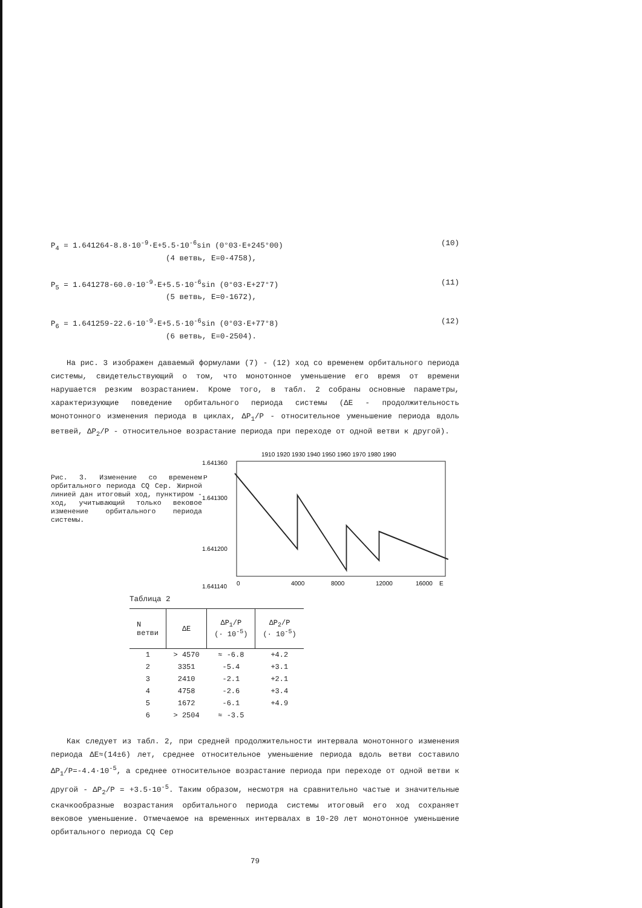P<sub>4</sub> = 1.641264-8.8·10<sup>-9</sup>·E+5.5·10<sup>-6</sup>sin (0°03·E+245°00) (10)
(4 ветвь, E=0-4758),
P<sub>5</sub> = 1.641278-60.0·10<sup>-9</sup>·E+5.5·10<sup>-6</sup>sin (0°03·E+27°7) (11)
(5 ветвь, E=0-1672),
P<sub>6</sub> = 1.641259-22.6·10<sup>-9</sup>·E+5.5·10<sup>-6</sup>sin (0°03·E+77°8) (12)
(6 ветвь, E=0-2504).
На рис. 3 изображен даваемый формулами (7) - (12) ход со временем орбитального периода системы, свидетельствующий о том, что монотонное уменьшение его время от времени нарушается резким возрастанием. Кроме того, в табл. 2 собраны основные параметры, характеризующие поведение орбитального периода системы (ΔE - продолжительность монотонного изменения периода в циклах, ΔP<sub>1</sub>/P - относительное уменьшение периода вдоль ветвей, ΔP<sub>2</sub>/P - относительное возрастание периода при переходе от одной ветви к другой).
Рис. 3. Изменение со временем орбитального периода CQ Cep. Жирной линией дан итоговый ход, пунктиром - ход, учитывающий только вековое изменение орбитального периода системы.
1910 1920 1930 1940 1950 1960 1970 1980 1990
1.641360
1.641300
1.641200
1.641140
P
0
4000
8000
12000
16000
E
Таблица 2
| N ветви | ΔE | ΔP<sub>1</sub>/P (· 10<sup>-5</sup>) | ΔP<sub>2</sub>/P (· 10<sup>-5</sup>) |
| --- | --- | --- | --- |
| 1 | > 4570 | ≈ -6.8 | +4.2 |
| 2 | 3351 | -5.4 | +3.1 |
| 3 | 2410 | -2.1 | +2.1 |
| 4 | 4758 | -2.6 | +3.4 |
| 5 | 1672 | -6.1 | +4.9 |
| 6 | > 2504 | ≈ -3.5 | |
Как следует из табл. 2, при средней продолжительности интервала монотонного изменения периода ΔE≈(14±6) лет, среднее относительное уменьшение периода вдоль ветви составило ΔP<sub>1</sub>/P=-4.4·10<sup>-5</sup>, а среднее относительное возрастание периода при переходе от одной ветви к другой - ΔP<sub>2</sub>/P = +3.5·10<sup>-5</sup>. Таким образом, несмотря на сравнительно частые и значительные скачкообразные возрастания орбитального периода системы итоговый его ход сохраняет вековое уменьшение. Отмечаемое на временных интервалах в 10-20 лет монотонное уменьшение орбитального периода CQ Cep
79